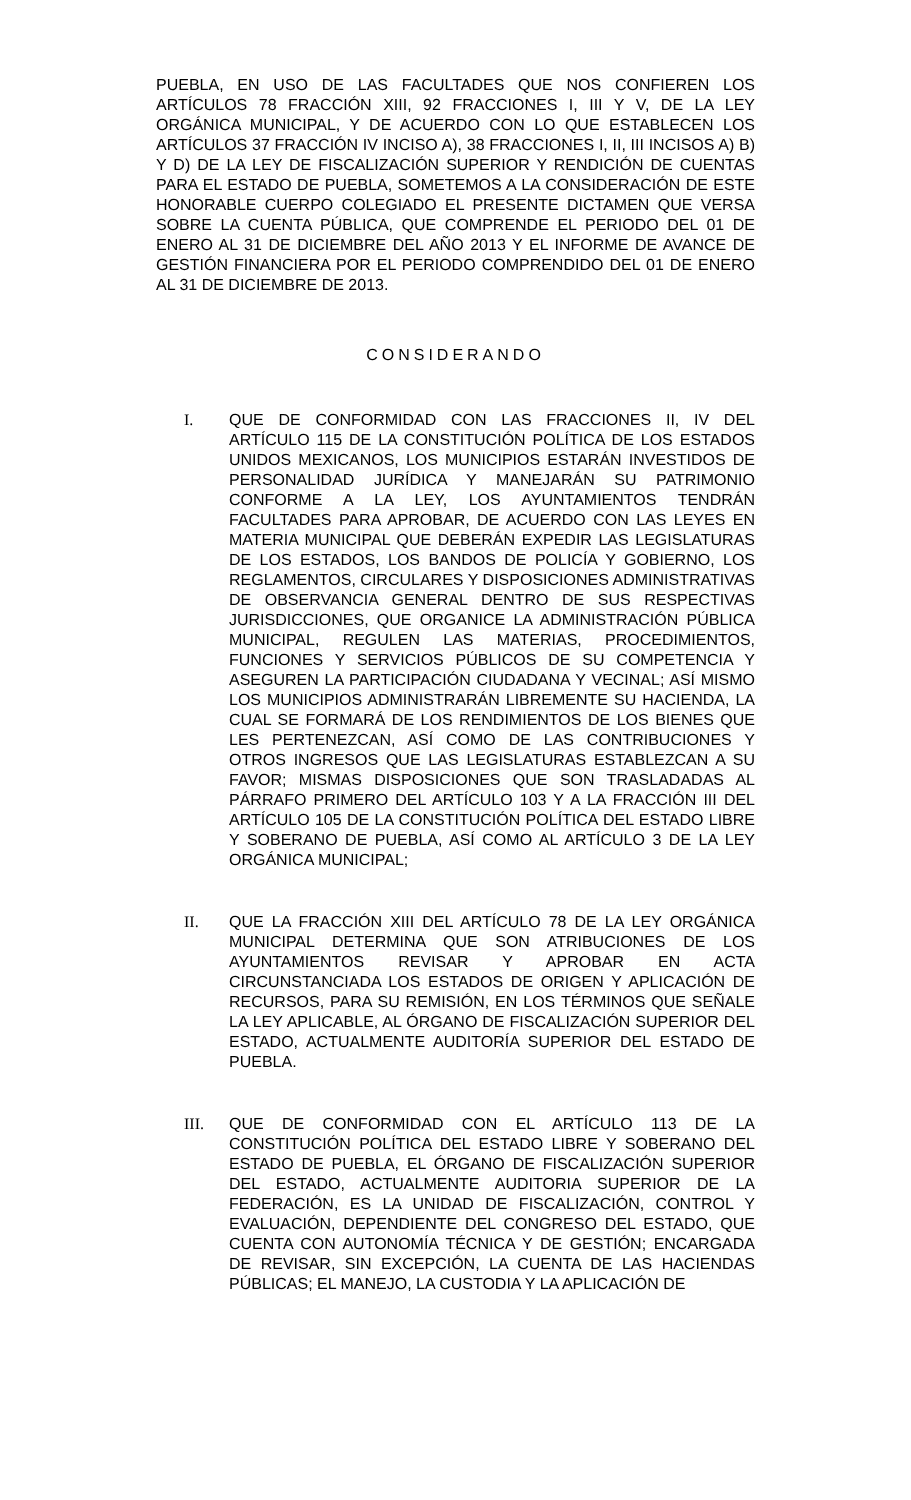PUEBLA, EN USO DE LAS FACULTADES QUE NOS CONFIEREN LOS ARTÍCULOS 78 FRACCIÓN XIII, 92 FRACCIONES I, III Y V, DE LA LEY ORGÁNICA MUNICIPAL, Y DE ACUERDO CON LO QUE ESTABLECEN LOS ARTÍCULOS 37 FRACCIÓN IV INCISO A), 38 FRACCIONES I, II, III INCISOS A) B) Y D) DE LA LEY DE FISCALIZACIÓN SUPERIOR Y RENDICIÓN DE CUENTAS PARA EL ESTADO DE PUEBLA, SOMETEMOS A LA CONSIDERACIÓN DE ESTE HONORABLE CUERPO COLEGIADO EL PRESENTE DICTAMEN QUE VERSA SOBRE LA CUENTA PÚBLICA, QUE COMPRENDE EL PERIODO DEL 01 DE ENERO AL 31 DE DICIEMBRE DEL AÑO 2013 Y EL INFORME DE AVANCE DE GESTIÓN FINANCIERA POR EL PERIODO COMPRENDIDO DEL 01 DE ENERO AL 31 DE DICIEMBRE DE 2013.
CONSIDERANDO
I. QUE DE CONFORMIDAD CON LAS FRACCIONES II, IV DEL ARTÍCULO 115 DE LA CONSTITUCIÓN POLÍTICA DE LOS ESTADOS UNIDOS MEXICANOS, LOS MUNICIPIOS ESTARÁN INVESTIDOS DE PERSONALIDAD JURÍDICA Y MANEJARÁN SU PATRIMONIO CONFORME A LA LEY, LOS AYUNTAMIENTOS TENDRÁN FACULTADES PARA APROBAR, DE ACUERDO CON LAS LEYES EN MATERIA MUNICIPAL QUE DEBERÁN EXPEDIR LAS LEGISLATURAS DE LOS ESTADOS, LOS BANDOS DE POLICÍA Y GOBIERNO, LOS REGLAMENTOS, CIRCULARES Y DISPOSICIONES ADMINISTRATIVAS DE OBSERVANCIA GENERAL DENTRO DE SUS RESPECTIVAS JURISDICCIONES, QUE ORGANICE LA ADMINISTRACIÓN PÚBLICA MUNICIPAL, REGULEN LAS MATERIAS, PROCEDIMIENTOS, FUNCIONES Y SERVICIOS PÚBLICOS DE SU COMPETENCIA Y ASEGUREN LA PARTICIPACIÓN CIUDADANA Y VECINAL; ASÍ MISMO LOS MUNICIPIOS ADMINISTRARÁN LIBREMENTE SU HACIENDA, LA CUAL SE FORMARÁ DE LOS RENDIMIENTOS DE LOS BIENES QUE LES PERTENEZCAN, ASÍ COMO DE LAS CONTRIBUCIONES Y OTROS INGRESOS QUE LAS LEGISLATURAS ESTABLEZCAN A SU FAVOR; MISMAS DISPOSICIONES QUE SON TRASLADADAS AL PÁRRAFO PRIMERO DEL ARTÍCULO 103 Y A LA FRACCIÓN III DEL ARTÍCULO 105 DE LA CONSTITUCIÓN POLÍTICA DEL ESTADO LIBRE Y SOBERANO DE PUEBLA, ASÍ COMO AL ARTÍCULO 3 DE LA LEY ORGÁNICA MUNICIPAL;
II. QUE LA FRACCIÓN XIII DEL ARTÍCULO 78 DE LA LEY ORGÁNICA MUNICIPAL DETERMINA QUE SON ATRIBUCIONES DE LOS AYUNTAMIENTOS REVISAR Y APROBAR EN ACTA CIRCUNSTANCIADA LOS ESTADOS DE ORIGEN Y APLICACIÓN DE RECURSOS, PARA SU REMISIÓN, EN LOS TÉRMINOS QUE SEÑALE LA LEY APLICABLE, AL ÓRGANO DE FISCALIZACIÓN SUPERIOR DEL ESTADO, ACTUALMENTE AUDITORÍA SUPERIOR DEL ESTADO DE PUEBLA.
III. QUE DE CONFORMIDAD CON EL ARTÍCULO 113 DE LA CONSTITUCIÓN POLÍTICA DEL ESTADO LIBRE Y SOBERANO DEL ESTADO DE PUEBLA, EL ÓRGANO DE FISCALIZACIÓN SUPERIOR DEL ESTADO, ACTUALMENTE AUDITORIA SUPERIOR DE LA FEDERACIÓN, ES LA UNIDAD DE FISCALIZACIÓN, CONTROL Y EVALUACIÓN, DEPENDIENTE DEL CONGRESO DEL ESTADO, QUE CUENTA CON AUTONOMÍA TÉCNICA Y DE GESTIÓN; ENCARGADA DE REVISAR, SIN EXCEPCIÓN, LA CUENTA DE LAS HACIENDAS PÚBLICAS; EL MANEJO, LA CUSTODIA Y LA APLICACIÓN DE